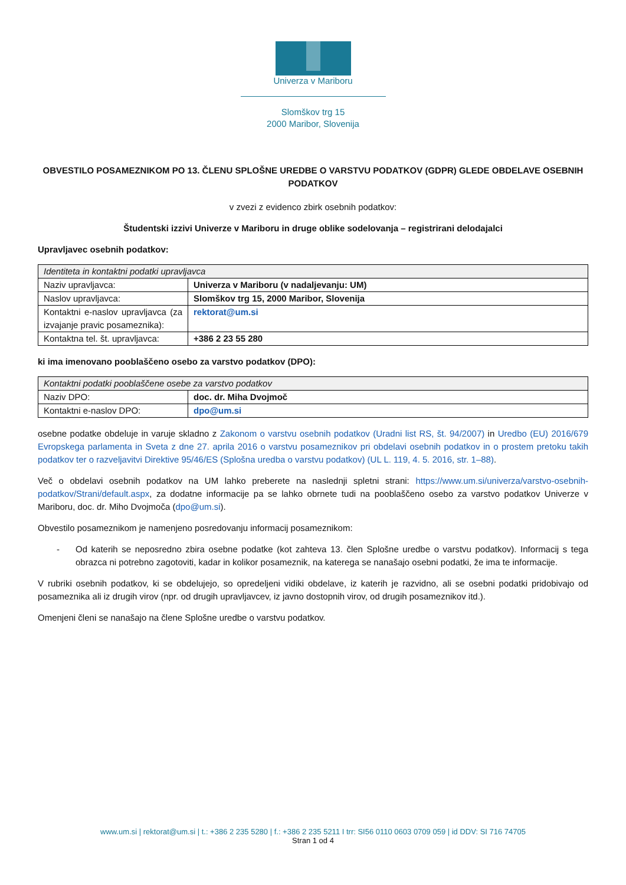Univerza v Mariboru
Slomškov trg 15
2000 Maribor, Slovenija
OBVESTILO POSAMEZNIKOM PO 13. ČLENU SPLOŠNE UREDBE O VARSTVU PODATKOV (GDPR) GLEDE OBDELAVE OSEBNIH PODATKOV
v zvezi z evidenco zbirk osebnih podatkov:
Študentski izzivi Univerze v Mariboru in druge oblike sodelovanja – registrirani delodajalci
Upravljavec osebnih podatkov:
| Identiteta in kontaktni podatki upravljavca | |
| --- | --- |
| Naziv upravljavca: | Univerza v Mariboru (v nadaljevanju: UM) |
| Naslov upravljavca: | Slomškov trg 15, 2000 Maribor, Slovenija |
| Kontaktni e-naslov upravljavca (za izvajanje pravic posameznika): | rektorat@um.si |
| Kontaktna tel. št. upravljavca: | +386 2 23 55 280 |
ki ima imenovano pooblaščeno osebo za varstvo podatkov (DPO):
| Kontaktni podatki pooblaščene osebe za varstvo podatkov | |
| --- | --- |
| Naziv DPO: | doc. dr. Miha Dvojmoč |
| Kontaktni e-naslov DPO: | dpo@um.si |
osebne podatke obdeluje in varuje skladno z Zakonom o varstvu osebnih podatkov (Uradni list RS, št. 94/2007) in Uredbo (EU) 2016/679 Evropskega parlamenta in Sveta z dne 27. aprila 2016 o varstvu posameznikov pri obdelavi osebnih podatkov in o prostem pretoku takih podatkov ter o razveljavitvi Direktive 95/46/ES (Splošna uredba o varstvu podatkov) (UL L. 119, 4. 5. 2016, str. 1–88).
Več o obdelavi osebnih podatkov na UM lahko preberete na naslednji spletni strani: https://www.um.si/univerza/varstvo-osebnih-podatkov/Strani/default.aspx, za dodatne informacije pa se lahko obrnete tudi na pooblaščeno osebo za varstvo podatkov Univerze v Mariboru, doc. dr. Miho Dvojmoča (dpo@um.si).
Obvestilo posameznikom je namenjeno posredovanju informacij posameznikom:
- Od katerih se neposredno zbira osebne podatke (kot zahteva 13. člen Splošne uredbe o varstvu podatkov). Informacij s tega obrazca ni potrebno zagotoviti, kadar in kolikor posameznik, na katerega se nanašajo osebni podatki, že ima te informacije.
V rubriki osebnih podatkov, ki se obdelujejo, so opredeljeni vidiki obdelave, iz katerih je razvidno, ali se osebni podatki pridobivajo od posameznika ali iz drugih virov (npr. od drugih upravljavcev, iz javno dostopnih virov, od drugih posameznikov itd.).
Omenjeni členi se nanašajo na člene Splošne uredbe o varstvu podatkov.
www.um.si | rektorat@um.si | t.: +386 2 235 5280 | f.: +386 2 235 5211 I trr: SI56 0110 0603 0709 059 | id DDV: SI 716 74705
Stran 1 od 4